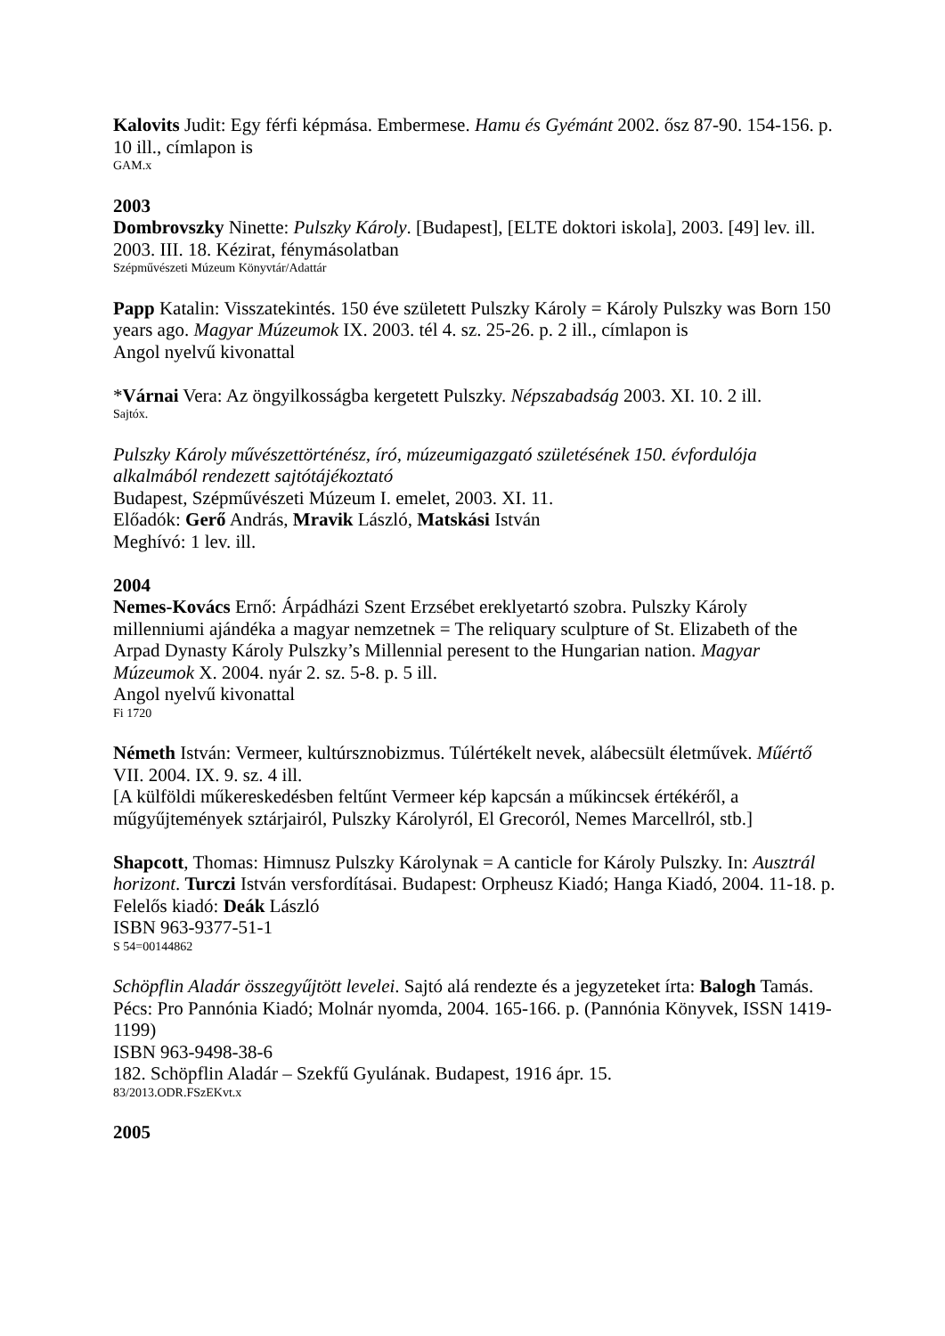Kalovits Judit: Egy férfi képmása. Embermese. Hamu és Gyémánt 2002. ősz 87-90. 154-156. p. 10 ill., címlapon is
GAM.x
2003
Dombrovszky Ninette: Pulszky Károly. [Budapest], [ELTE doktori iskola], 2003. [49] lev. ill. 2003. III. 18. Kézirat, fénymásolatban
Szépművészeti Múzeum Könyvtár/Adattár
Papp Katalin: Visszatekintés. 150 éve született Pulszky Károly = Károly Pulszky was Born 150 years ago. Magyar Múzeumok IX. 2003. tél 4. sz. 25-26. p. 2 ill., címlapon is
Angol nyelvű kivonattal
*Várnai Vera: Az öngyilkosságba kergetett Pulszky. Népszabadság 2003. XI. 10. 2 ill.
Sajtóx.
Pulszky Károly művészettörténész, író, múzeumigazgató születésének 150. évfordulója alkalmából rendezett sajtótájékoztató
Budapest, Szépművészeti Múzeum I. emelet, 2003. XI. 11.
Előadók: Gerő András, Mravik László, Matskási István
Meghívó: 1 lev. ill.
2004
Nemes-Kovács Ernő: Árpádházi Szent Erzsébet ereklyetartó szobra. Pulszky Károly millenniumi ajándéka a magyar nemzetnek = The reliquary sculpture of St. Elizabeth of the Arpad Dynasty Károly Pulszky’s Millennial peresent to the Hungarian nation. Magyar Múzeumok X. 2004. nyár 2. sz. 5-8. p. 5 ill.
Angol nyelvű kivonattal
Fi 1720
Németh István: Vermeer, kultúrsznobizmus. Túlértékelt nevek, alábecsült életművek. Műértő VII. 2004. IX. 9. sz. 4 ill.
[A külföldi műkereskedésben feltűnt Vermeer kép kapcsán a műkincsek értékéről, a műgyűjtemények sztárjairól, Pulszky Károlyról, El Grecoról, Nemes Marcellról, stb.]
Shapcott, Thomas: Himnusz Pulszky Károlynak = A canticle for Károly Pulszky. In: Ausztrál horizont. Turczi István versfordításai. Budapest: Orpheusz Kiadó; Hanga Kiadó, 2004. 11-18. p.
Felelős kiadó: Deák László
ISBN 963-9377-51-1
S 54=00144862
Schöpflin Aladár összegyűjtött levelei. Sajtó alá rendezte és a jegyzeteket írta: Balogh Tamás. Pécs: Pro Pannónia Kiadó; Molnár nyomda, 2004. 165-166. p. (Pannónia Könyvek, ISSN 1419-1199)
ISBN 963-9498-38-6
182. Schöpflin Aladár – Szekfű Gyulának. Budapest, 1916 ápr. 15.
83/2013.ODR.FSzEKvt.x
2005